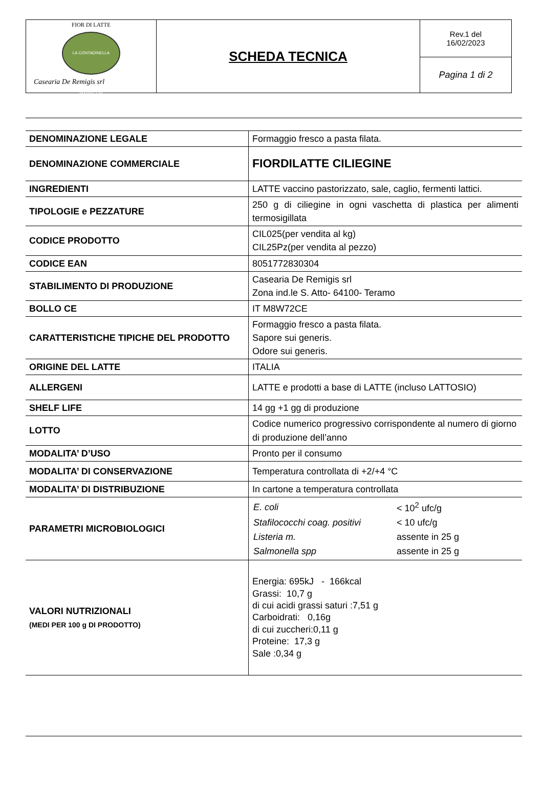| FIOR DI LATTE LA CONTADINELLA D'ABRUZZO Casearia De Remigis srl | SCHEDA TECNICA | Rev.1 del 16/02/2023 |
| | | Pagina 1 di 2 |
| DENOMINAZIONE LEGALE | Formaggio fresco a pasta filata. |
| DENOMINAZIONE COMMERCIALE | FIORDILATTE CILIEGINE |
| INGREDIENTI | LATTE vaccino pastorizzato, sale, caglio, fermenti lattici. |
| TIPOLOGIE e PEZZATURE | 250 g di ciliegine in ogni vaschetta di plastica per alimenti termosigillata |
| CODICE PRODOTTO | CIL025(per vendita al kg) CIL25Pz(per vendita al pezzo) |
| CODICE EAN | 8051772830304 |
| STABILIMENTO DI PRODUZIONE | Casearia De Remigis srl Zona ind.le S. Atto- 64100- Teramo |
| BOLLO CE | IT M8W72CE |
| CARATTERISTICHE TIPICHE DEL PRODOTTO | Formaggio fresco a pasta filata. Sapore sui generis. Odore sui generis. |
| ORIGINE DEL LATTE | ITALIA |
| ALLERGENI | LATTE e prodotti a base di LATTE (incluso LATTOSIO) |
| SHELF LIFE | 14 gg +1 gg di produzione |
| LOTTO | Codice numerico progressivo corrispondente al numero di giorno di produzione dell’anno |
| MODALITA’ D’USO | Pronto per il consumo |
| MODALITA’ DI CONSERVAZIONE | Temperatura controllata di +2/+4 °C |
| MODALITA’ DI DISTRIBUZIONE | In cartone a temperatura controllata |
| PARAMETRI MICROBIOLOGICI | / E. coli / < 10<sup>2</sup> ufc/g / / Stafilococchi coag. positivi / < 10 ufc/g / / Listeria m. / assente in 25 g / / Salmonella spp / assente in 25 g / |
| VALORI NUTRIZIONALI (MEDI PER 100 g DI PRODOTTO) | Energia: 695kJ - 166kcal Grassi: 10,7 g di cui acidi grassi saturi :7,51 g Carboidrati: 0,16g di cui zuccheri:0,11 g Proteine: 17,3 g Sale :0,34 g |